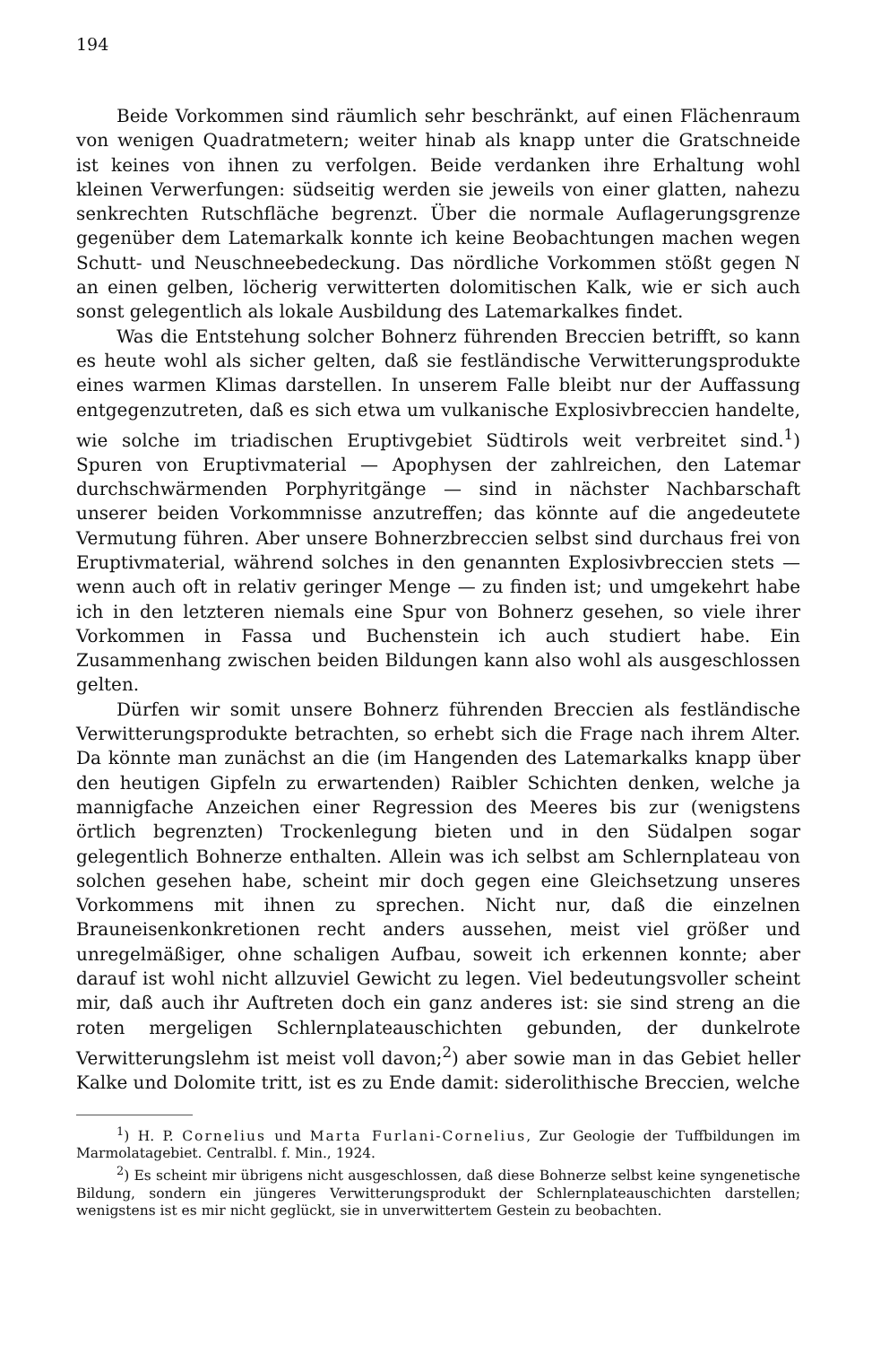194
Beide Vorkommen sind räumlich sehr beschränkt, auf einen Flächenraum von wenigen Quadratmetern; weiter hinab als knapp unter die Gratschneide ist keines von ihnen zu verfolgen. Beide verdanken ihre Erhaltung wohl kleinen Verwerfungen: südseitig werden sie jeweils von einer glatten, nahezu senkrechten Rutschfläche begrenzt. Über die normale Auflagerungsgrenze gegenüber dem Latemarkalk konnte ich keine Beobachtungen machen wegen Schutt- und Neuschneebedeckung. Das nördliche Vorkommen stößt gegen N an einen gelben, löcherig verwitterten dolomitischen Kalk, wie er sich auch sonst gelegentlich als lokale Ausbildung des Latemarkalkes findet.
Was die Entstehung solcher Bohnerz führenden Breccien betrifft, so kann es heute wohl als sicher gelten, daß sie festländische Verwitterungsprodukte eines warmen Klimas darstellen. In unserem Falle bleibt nur der Auffassung entgegenzutreten, daß es sich etwa um vulkanische Explosivbreccien handelte, wie solche im triadischen Eruptivgebiet Südtirols weit verbreitet sind.<sup>1</sup>) Spuren von Eruptivmaterial — Apophysen der zahlreichen, den Latemar durchschwärmenden Porphyritgänge — sind in nächster Nachbarschaft unserer beiden Vorkommnisse anzutreffen; das könnte auf die angedeutete Vermutung führen. Aber unsere Bohnerzbreccien selbst sind durchaus frei von Eruptivmaterial, während solches in den genannten Explosivbreccien stets — wenn auch oft in relativ geringer Menge — zu finden ist; und umgekehrt habe ich in den letzteren niemals eine Spur von Bohnerz gesehen, so viele ihrer Vorkommen in Fassa und Buchenstein ich auch studiert habe. Ein Zusammenhang zwischen beiden Bildungen kann also wohl als ausgeschlossen gelten.
Dürfen wir somit unsere Bohnerz führenden Breccien als festländische Verwitterungsprodukte betrachten, so erhebt sich die Frage nach ihrem Alter. Da könnte man zunächst an die (im Hangenden des Latemarkalks knapp über den heutigen Gipfeln zu erwartenden) Raibler Schichten denken, welche ja mannigfache Anzeichen einer Regression des Meeres bis zur (wenigstens örtlich begrenzten) Trockenlegung bieten und in den Südalpen sogar gelegentlich Bohnerze enthalten. Allein was ich selbst am Schlernplateau von solchen gesehen habe, scheint mir doch gegen eine Gleichsetzung unseres Vorkommens mit ihnen zu sprechen. Nicht nur, daß die einzelnen Brauneisenkonkretionen recht anders aussehen, meist viel größer und unregelmäßiger, ohne schaligen Aufbau, soweit ich erkennen konnte; aber darauf ist wohl nicht allzuviel Gewicht zu legen. Viel bedeutungsvoller scheint mir, daß auch ihr Auftreten doch ein ganz anderes ist: sie sind streng an die roten mergeligen Schlernplateauschichten gebunden, der dunkelrote Verwitterungslehm ist meist voll davon;<sup>2</sup>) aber sowie man in das Gebiet heller Kalke und Dolomite tritt, ist es zu Ende damit: siderolithische Breccien, welche
<sup>1</sup>) H. P. Cornelius und Marta Furlani-Cornelius, Zur Geologie der Tuffbildungen im Marmolatagebiet. Centralbl. f. Min., 1924.
<sup>2</sup>) Es scheint mir übrigens nicht ausgeschlossen, daß diese Bohnerze selbst keine syngenetische Bildung, sondern ein jüngeres Verwitterungsprodukt der Schlernplateauschichten darstellen; wenigstens ist es mir nicht geglückt, sie in unverwittertem Gestein zu beobachten.